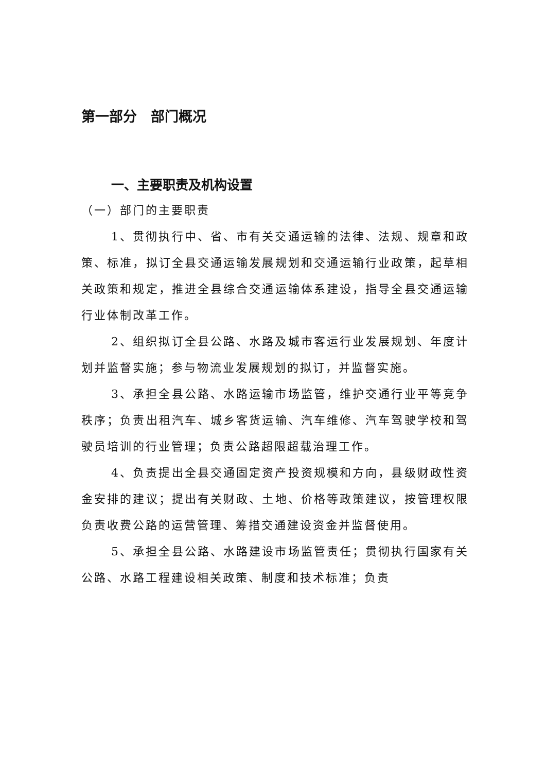第一部分　部门概况
一、主要职责及机构设置
（一）部门的主要职责
1、贯彻执行中、省、市有关交通运输的法律、法规、规章和政策、标准，拟订全县交通运输发展规划和交通运输行业政策，起草相关政策和规定，推进全县综合交通运输体系建设，指导全县交通运输行业体制改革工作。
2、组织拟订全县公路、水路及城市客运行业发展规划、年度计划并监督实施；参与物流业发展规划的拟订，并监督实施。
3、承担全县公路、水路运输市场监管，维护交通行业平等竞争秩序；负责出租汽车、城乡客货运输、汽车维修、汽车驾驶学校和驾驶员培训的行业管理；负责公路超限超载治理工作。
4、负责提出全县交通固定资产投资规模和方向，县级财政性资金安排的建议；提出有关财政、土地、价格等政策建议，按管理权限负责收费公路的运营管理、筹措交通建设资金并监督使用。
5、承担全县公路、水路建设市场监管责任；贯彻执行国家有关公路、水路工程建设相关政策、制度和技术标准；负责